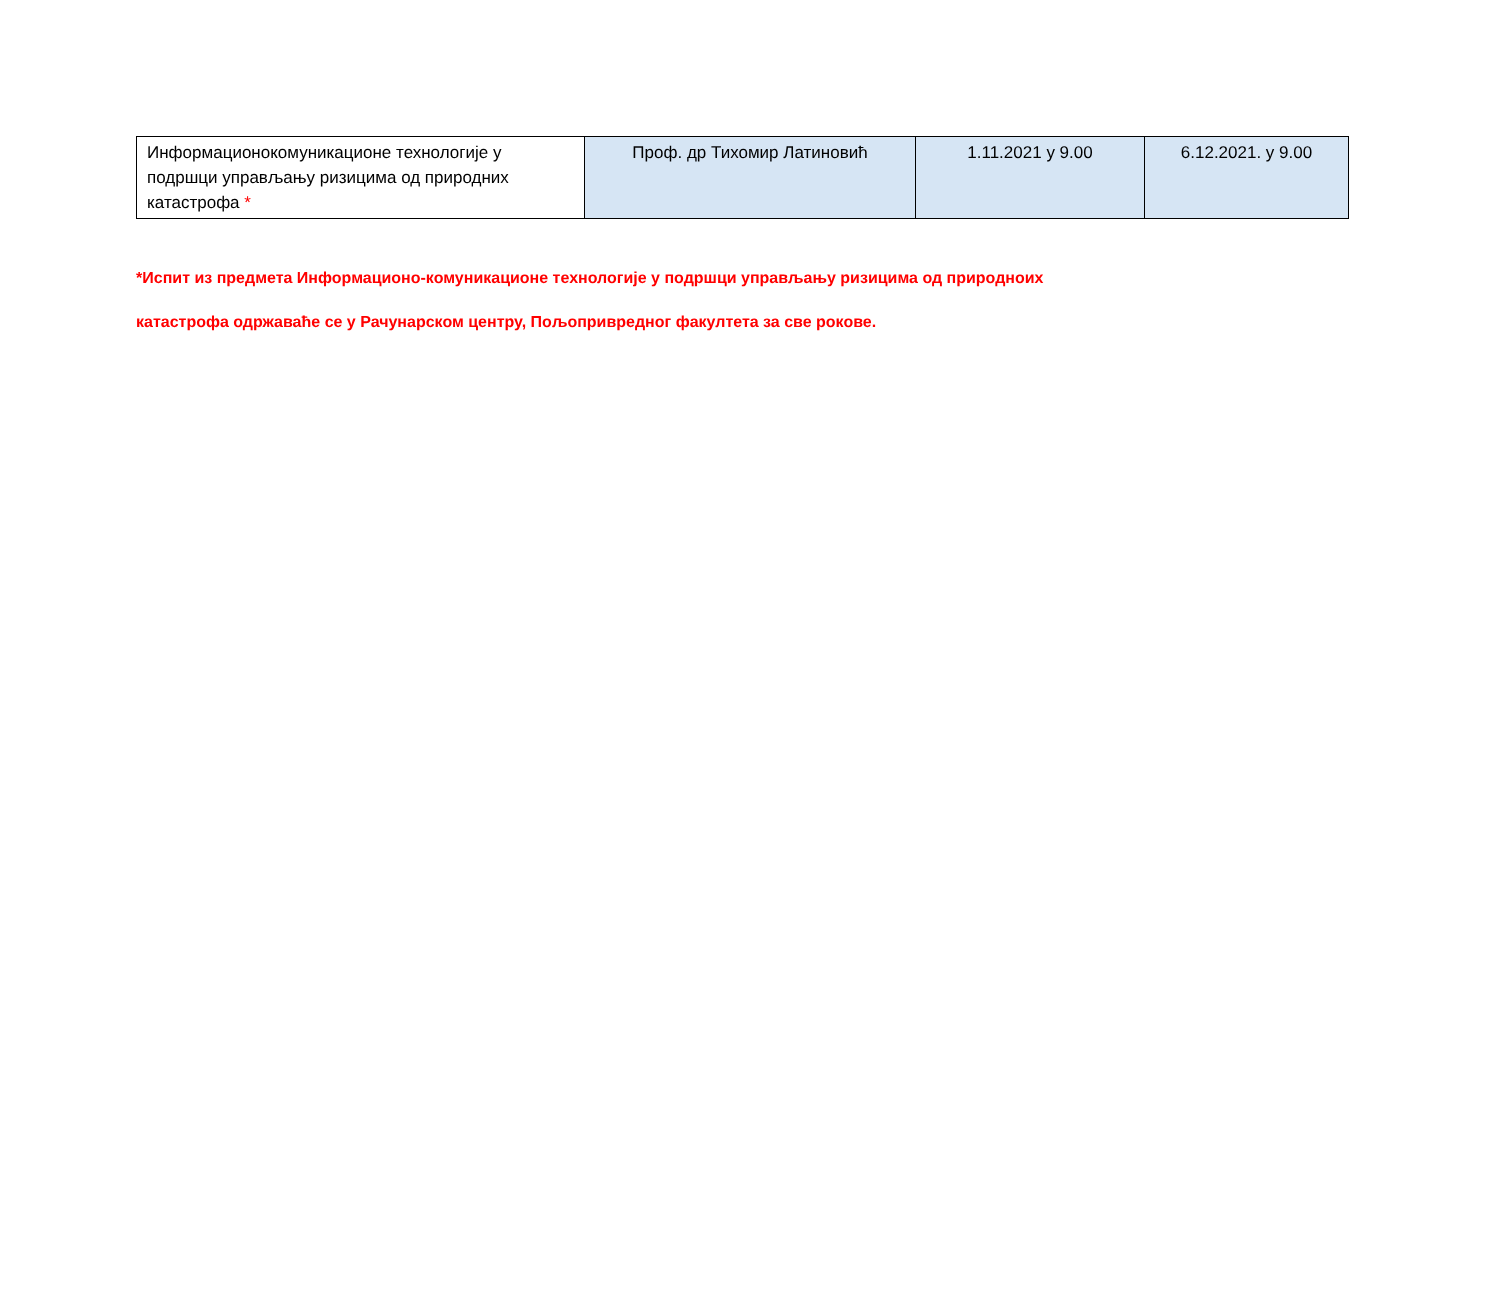| Информационокомуникационе технологије у подршци управљању ризицима од природних катастрофа * | Проф. др Тихомир Латиновић | 1.11.2021 у 9.00 | 6.12.2021. у 9.00 |
*Испит из предмета Информационо-комуникационе технологије у подршци управљању ризицима од природноих
катастрофа одржаваће се у Рачунарском центру, Пољопривредног факултета за све рокове.